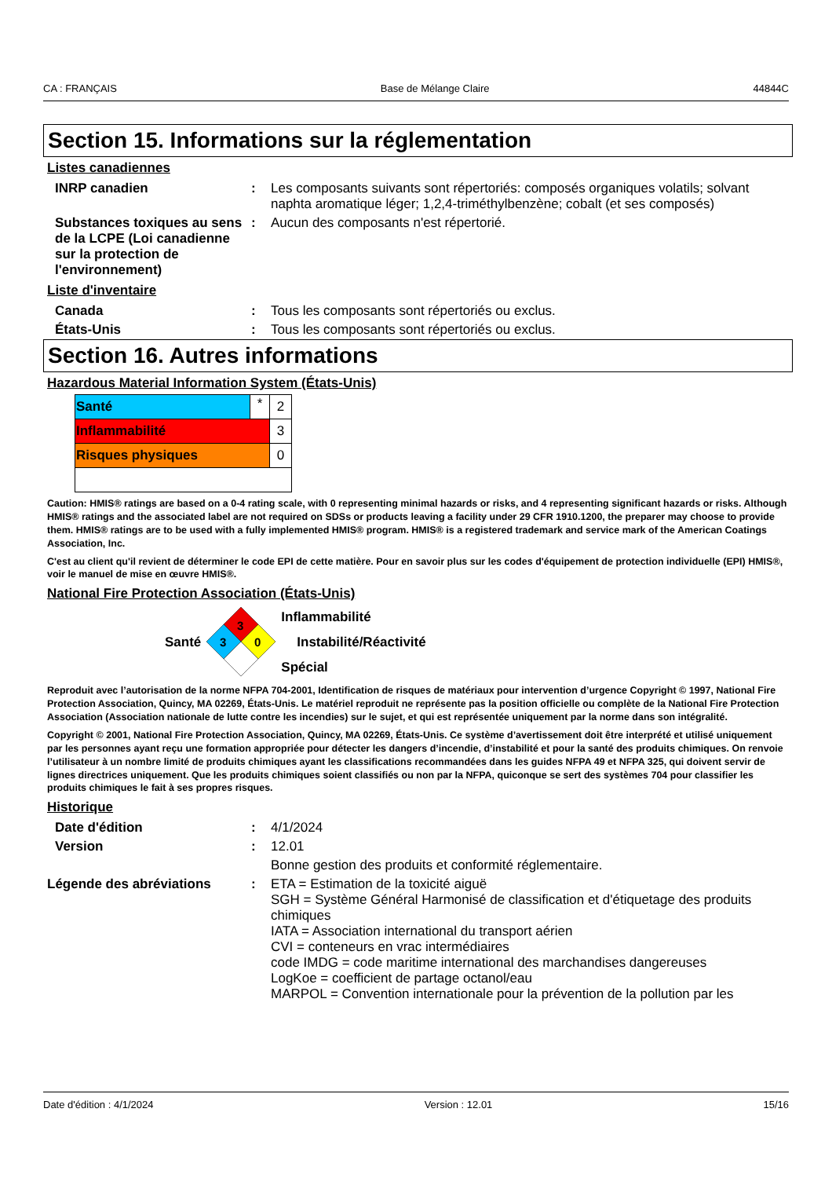CA : FRANÇAIS Base de Mélange Claire 44844C
Section 15. Informations sur la réglementation
Listes canadiennes
| INRP canadien | : | Les composants suivants sont répertoriés: composés organiques volatils; solvant naphta aromatique léger; 1,2,4-triméthylbenzène; cobalt (et ses composés) |
| Substances toxiques au sens de la LCPE (Loi canadienne sur la protection de l'environnement) | : | Aucun des composants n'est répertorié. |
Liste d'inventaire
| Canada | : | Tous les composants sont répertoriés ou exclus. |
| États-Unis | : | Tous les composants sont répertoriés ou exclus. |
Section 16. Autres informations
Hazardous Material Information System (États-Unis)
| Santé | * | 2 |
| Inflammabilité | | 3 |
| Risques physiques | | 0 |
Caution: HMIS® ratings are based on a 0-4 rating scale, with 0 representing minimal hazards or risks, and 4 representing significant hazards or risks. Although HMIS® ratings and the associated label are not required on SDSs or products leaving a facility under 29 CFR 1910.1200, the preparer may choose to provide them. HMIS® ratings are to be used with a fully implemented HMIS® program. HMIS® is a registered trademark and service mark of the American Coatings Association, Inc.
C'est au client qu'il revient de déterminer le code EPI de cette matière. Pour en savoir plus sur les codes d'équipement de protection individuelle (EPI) HMIS®, voir le manuel de mise en œuvre HMIS®.
National Fire Protection Association (États-Unis)
Santé
3
3
0
Inflammabilité
Instabilité/Réactivité
Spécial
Reproduit avec l’autorisation de la norme NFPA 704-2001, Identification de risques de matériaux pour intervention d’urgence Copyright © 1997, National Fire Protection Association, Quincy, MA 02269, États-Unis. Le matériel reproduit ne représente pas la position officielle ou complète de la National Fire Protection Association (Association nationale de lutte contre les incendies) sur le sujet, et qui est représentée uniquement par la norme dans son intégralité.
Copyright © 2001, National Fire Protection Association, Quincy, MA 02269, États-Unis. Ce système d’avertissement doit être interprété et utilisé uniquement par les personnes ayant reçu une formation appropriée pour détecter les dangers d’incendie, d’instabilité et pour la santé des produits chimiques. On renvoie l’utilisateur à un nombre limité de produits chimiques ayant les classifications recommandées dans les guides NFPA 49 et NFPA 325, qui doivent servir de lignes directrices uniquement. Que les produits chimiques soient classifiés ou non par la NFPA, quiconque se sert des systèmes 704 pour classifier les produits chimiques le fait à ses propres risques.
Historique
| Date d'édition | : | 4/1/2024 |
| Version | : | 12.01 |
| | | Bonne gestion des produits et conformité réglementaire. |
| Légende des abréviations | : | ETA = Estimation de la toxicité aiguë SGH = Système Général Harmonisé de classification et d'étiquetage des produits chimiques IATA = Association international du transport aérien CVI = conteneurs en vrac intermédiaires code IMDG = code maritime international des marchandises dangereuses LogKoe = coefficient de partage octanol/eau MARPOL = Convention internationale pour la prévention de la pollution par les |
Date d'édition : 4/1/2024 Version : 12.01 15/16